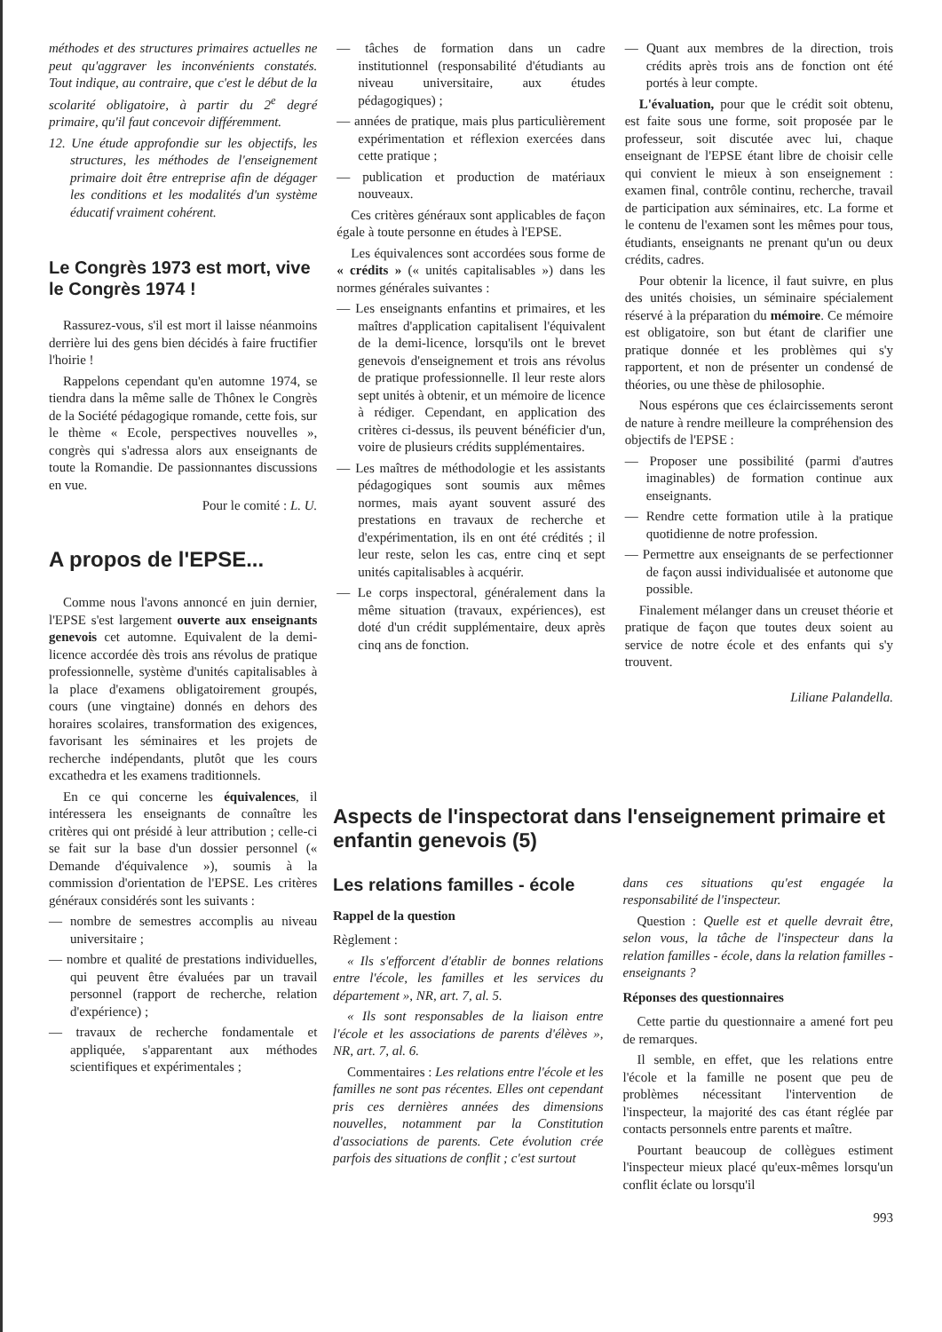méthodes et des structures primaires actuelles ne peut qu'aggraver les inconvénients constatés. Tout indique, au contraire, que c'est le début de la scolarité obligatoire, à partir du 2<sup>e</sup> degré primaire, qu'il faut concevoir différemment.
12. Une étude approfondie sur les objectifs, les structures, les méthodes de l'enseignement primaire doit être entreprise afin de dégager les conditions et les modalités d'un système éducatif vraiment cohérent.
Le Congrès 1973 est mort, vive le Congrès 1974 !
Rassurez-vous, s'il est mort il laisse néanmoins derrière lui des gens bien décidés à faire fructifier l'hoirie !
Rappelons cependant qu'en automne 1974, se tiendra dans la même salle de Thônex le Congrès de la Société pédagogique romande, cette fois, sur le thème « Ecole, perspectives nouvelles », congrès qui s'adressa alors aux enseignants de toute la Romandie. De passionnantes discussions en vue.
Pour le comité : L. U.
A propos de l'EPSE...
Comme nous l'avons annoncé en juin dernier, l'EPSE s'est largement ouverte aux enseignants genevois cet automne. Equivalent de la demi-licence accordée dès trois ans révolus de pratique professionnelle, système d'unités capitalisables à la place d'examens obligatoirement groupés, cours (une vingtaine) donnés en dehors des horaires scolaires, transformation des exigences, favorisant les séminaires et les projets de recherche indépendants, plutôt que les cours excathedra et les examens traditionnels.
En ce qui concerne les équivalences, il intéressera les enseignants de connaître les critères qui ont présidé à leur attribution ; celle-ci se fait sur la base d'un dossier personnel (« Demande d'équivalence »), soumis à la commission d'orientation de l'EPSE. Les critères généraux considérés sont les suivants :
— nombre de semestres accomplis au niveau universitaire ;
— nombre et qualité de prestations individuelles, qui peuvent être évaluées par un travail personnel (rapport de recherche, relation d'expérience) ;
— travaux de recherche fondamentale et appliquée, s'apparentant aux méthodes scientifiques et expérimentales ;
— tâches de formation dans un cadre institutionnel (responsabilité d'étudiants au niveau universitaire, aux études pédagogiques) ;
— années de pratique, mais plus particulièrement expérimentation et réflexion exercées dans cette pratique ;
— publication et production de matériaux nouveaux.
Ces critères généraux sont applicables de façon égale à toute personne en études à l'EPSE.
Les équivalences sont accordées sous forme de « crédits » (« unités capitalisables ») dans les normes générales suivantes :
— Les enseignants enfantins et primaires, et les maîtres d'application capitalisent l'équivalent de la demi-licence, lorsqu'ils ont le brevet genevois d'enseignement et trois ans révolus de pratique professionnelle. Il leur reste alors sept unités à obtenir, et un mémoire de licence à rédiger. Cependant, en application des critères ci-dessus, ils peuvent bénéficier d'un, voire de plusieurs crédits supplémentaires.
— Les maîtres de méthodologie et les assistants pédagogiques sont soumis aux mêmes normes, mais ayant souvent assuré des prestations en travaux de recherche et d'expérimentation, ils en ont été crédités ; il leur reste, selon les cas, entre cinq et sept unités capitalisables à acquérir.
— Le corps inspectoral, généralement dans la même situation (travaux, expériences), est doté d'un crédit supplémentaire, deux après cinq ans de fonction.
— Quant aux membres de la direction, trois crédits après trois ans de fonction ont été portés à leur compte.
L'évaluation, pour que le crédit soit obtenu, est faite sous une forme, soit proposée par le professeur, soit discutée avec lui, chaque enseignant de l'EPSE étant libre de choisir celle qui convient le mieux à son enseignement : examen final, contrôle continu, recherche, travail de participation aux séminaires, etc. La forme et le contenu de l'examen sont les mêmes pour tous, étudiants, enseignants ne prenant qu'un ou deux crédits, cadres.
Pour obtenir la licence, il faut suivre, en plus des unités choisies, un séminaire spécialement réservé à la préparation du mémoire. Ce mémoire est obligatoire, son but étant de clarifier une pratique donnée et les problèmes qui s'y rapportent, et non de présenter un condensé de théories, ou une thèse de philosophie.
Nous espérons que ces éclaircissements seront de nature à rendre meilleure la compréhension des objectifs de l'EPSE :
— Proposer une possibilité (parmi d'autres imaginables) de formation continue aux enseignants.
— Rendre cette formation utile à la pratique quotidienne de notre profession.
— Permettre aux enseignants de se perfectionner de façon aussi individualisée et autonome que possible.
Finalement mélanger dans un creuset théorie et pratique de façon que toutes deux soient au service de notre école et des enfants qui s'y trouvent.
Liliane Palandella.
Aspects de l'inspectorat dans l'enseignement primaire et enfantin genevois (5)
Les relations familles - école
Rappel de la question
Règlement :
« Ils s'efforcent d'établir de bonnes relations entre l'école, les familles et les services du département », NR, art. 7, al. 5.
« Ils sont responsables de la liaison entre l'école et les associations de parents d'élèves », NR, art. 7, al. 6.
Commentaires : Les relations entre l'école et les familles ne sont pas récentes. Elles ont cependant pris ces dernières années des dimensions nouvelles, notamment par la Constitution d'associations de parents. Cete évolution crée parfois des situations de conflit ; c'est surtout
dans ces situations qu'est engagée la responsabilité de l'inspecteur.
Question : Quelle est et quelle devrait être, selon vous, la tâche de l'inspecteur dans la relation familles - école, dans la relation familles - enseignants ?
Réponses des questionnaires
Cette partie du questionnaire a amené fort peu de remarques.
Il semble, en effet, que les relations entre l'école et la famille ne posent que peu de problèmes nécessitant l'intervention de l'inspecteur, la majorité des cas étant réglée par contacts personnels entre parents et maître.
Pourtant beaucoup de collègues estiment l'inspecteur mieux placé qu'eux-mêmes lorsqu'un conflit éclate ou lorsqu'il
993